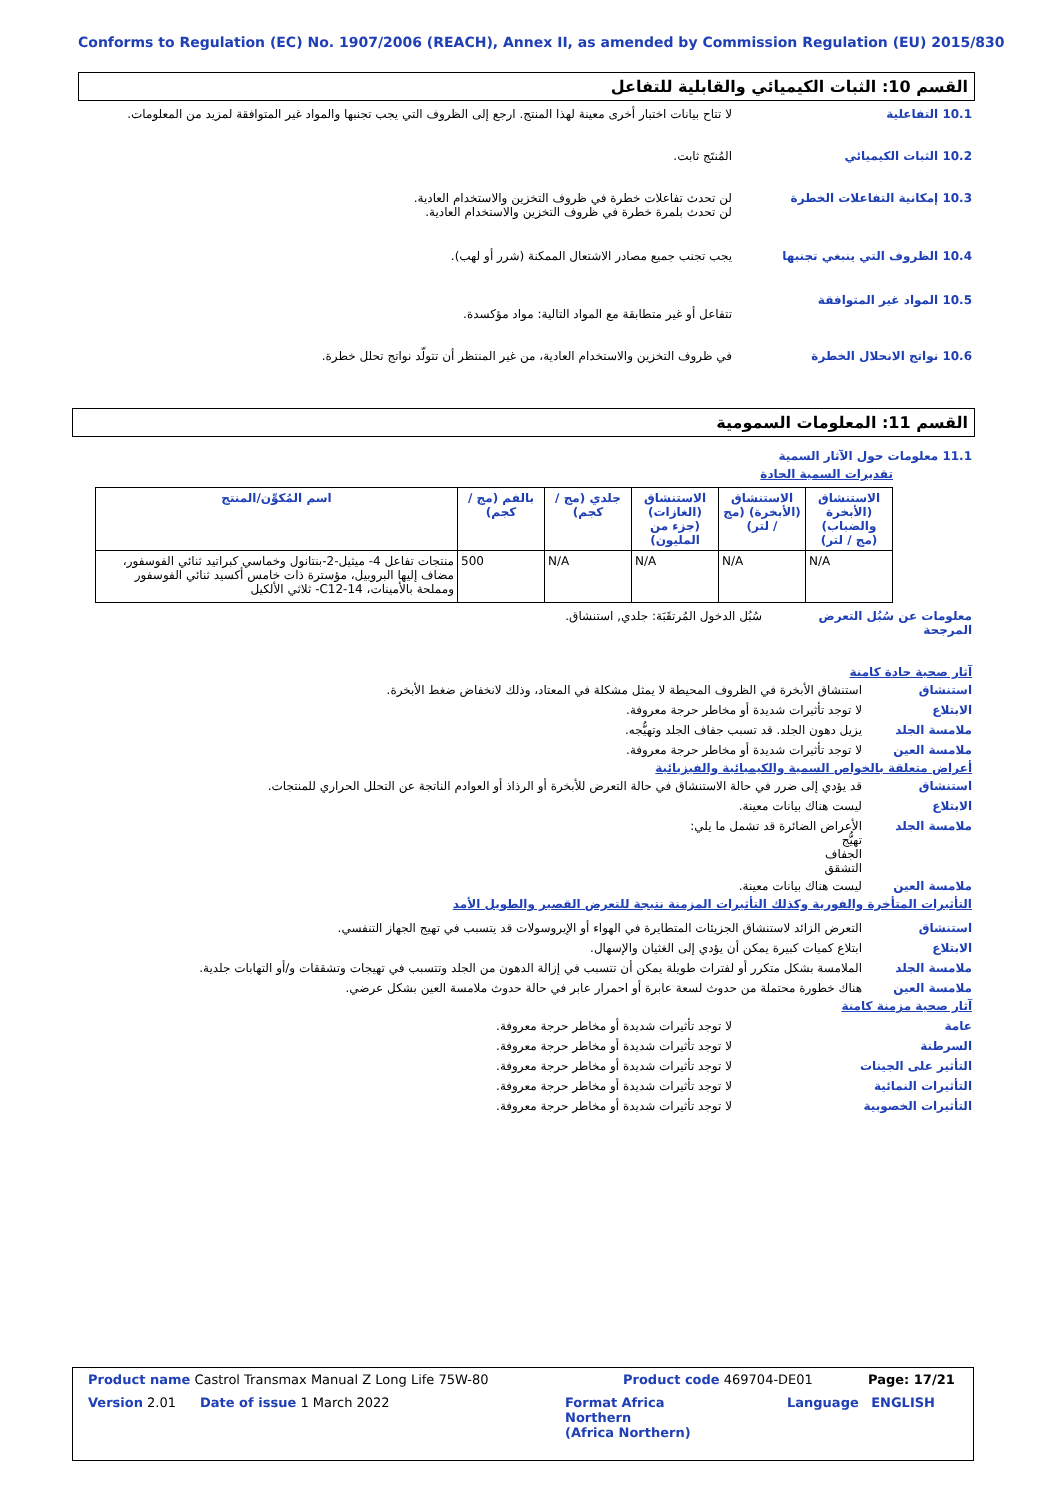Conforms to Regulation (EC) No. 1907/2006 (REACH), Annex II, as amended by Commission Regulation (EU) 2015/830
القسم 10: الثبات الكيميائي والقابلية للتفاعل
10.1 التفاعلية لا تتاح بيانات اختبار أخرى معينة لهذا المنتج. ارجع إلى الظروف التي يجب تجنبها والمواد غير المتوافقة لمزيد من المعلومات.
10.2 الثبات الكيميائي المُنتَج ثابت.
10.3 إمكانية التفاعلات الخطرة لن تحدث تفاعلات خطرة في ظروف التخزين والاستخدام العادية.
لن تحدث بلمرة خطرة في ظروف التخزين والاستخدام العادية.
10.4 الظروف التي ينبغي تجنبها يجب تجنب جميع مصادر الاشتعال الممكنة (شرر أو لهب).
10.5 المواد غير المتوافقة
تتفاعل أو غير متطابقة مع المواد التالية: مواد مؤكسدة.
10.6 نواتج الانحلال الخطرة في ظروف التخزين والاستخدام العادية، من غير المنتظر أن تتولّد نواتج تحلل خطرة.
القسم 11: المعلومات السمومية
11.1 معلومات حول الآثار السمية
تقديرات السمية الحادة
| الاستنشاق (الأبخرة والضباب) (مج / لتر) | الاستنشاق (الأبخرة) (مج / لتر) | الاستنشاق (الغازات) (جزء من المليون) | جلدي (مج / كجم) | بالفم (مج / كجم) | اسم المُكوِّن/المنتج |
| --- | --- | --- | --- | --- | --- |
| N/A | N/A | N/A | N/A | 500 | منتجات تفاعل 4- ميثيل-2-بنتانول وخماسي كبراتيد ثنائي الفوسفور، مضاف إليها البروبيل، مؤسترة ذات خامس أكسيد ثنائي الفوسفور ومملحة بالأمينات، C12-14- ثلاثي الألكيل |
معلومات عن سُبُل التعرض المرجحة
سُبُل الدخول المُرتقَبَة: جلدي, استنشاق.
آثار صحية حادة كامنة
استنشاق استنشاق الأبخرة في الظروف المحيطة لا يمثل مشكلة في المعتاد، وذلك لانخفاض ضغط الأبخرة.
الابتلاع لا توجد تأثيرات شديدة أو مخاطر حرجة معروفة.
ملامسة الجلد
يزيل دهون الجلد. قد تسبب جفاف الجلد وتهيُّجه.
ملامسة العين
لا توجد تأثيرات شديدة أو مخاطر حرجة معروفة.
أعراض متعلقة بالخواص السمية والكيميائية والفيزيائية
استنشاق قد يؤدي إلى ضرر في حالة الاستنشاق في حالة التعرض للأبخرة أو الرذاذ أو العوادم الناتجة عن التحلل الحراري للمنتجات.
الابتلاع ليست هناك بيانات معينة.
ملامسة الجلد
الأعراض الضائرة قد تشمل ما يلي:
تهيُّج
الجفاف
التشقق
ملامسة العين
ليست هناك بيانات معينة.
التأثيرات المتأخرة والفورية وكذلك التأثيرات المزمنة نتيجة للتعرض القصير والطويل الأمد
استنشاق التعرض الزائد لاستنشاق الجزيئات المتطايرة في الهواء أو الإيروسولات قد يتسبب في تهيج الجهاز التنفسي.
الابتلاع ابتلاع كميات كبيرة يمكن أن يؤدي إلى الغثيان والإسهال.
ملامسة الجلد
الملامسة بشكل متكرر أو لفترات طويلة يمكن أن تتسبب في إزالة الدهون من الجلد وتتسبب في تهيجات وتشققات و/أو التهابات جلدية.
ملامسة العين
هناك خطورة محتملة من حدوث لسعة عابرة أو احمرار عابر في حالة حدوث ملامسة العين بشكل عرضي.
آثار صحية مزمنة كامنة
عامة لا توجد تأثيرات شديدة أو مخاطر حرجة معروفة.
السرطنة لا توجد تأثيرات شديدة أو مخاطر حرجة معروفة.
التأثير على الجينات لا توجد تأثيرات شديدة أو مخاطر حرجة معروفة.
التأثيرات النمائية لا توجد تأثيرات شديدة أو مخاطر حرجة معروفة.
التأثيرات الخصوبية لا توجد تأثيرات شديدة أو مخاطر حرجة معروفة.
Product name Castrol Transmax Manual Z Long Life 75W-80 Product code 469704-DE01 Page: 17/21
Version 2.01 Date of issue 1 March 2022 Format Africa
Northern
(Africa Northern) Language ENGLISH